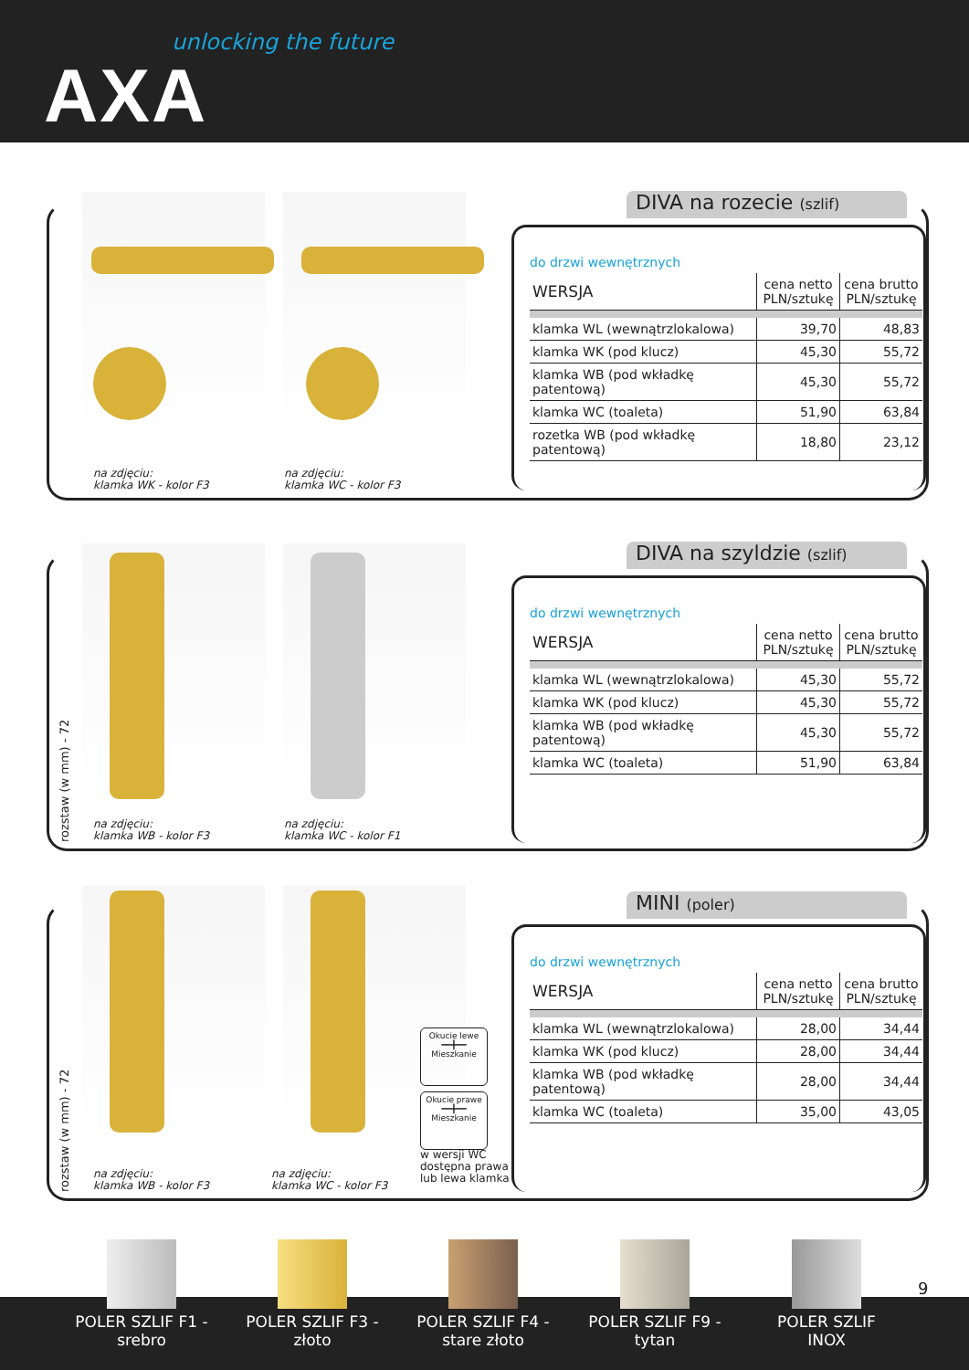unlocking the future
AXA
na zdjęciu:
klamka WK - kolor F3
na zdjęciu:
klamka WC - kolor F3
DIVA na rozecie (szlif)
do drzwi wewnętrznych
| WERSJA | cena netto PLN/sztukę | cena brutto PLN/sztukę |
| klamka WL (wewnątrzlokalowa) | 39,70 | 48,83 |
| klamka WK (pod klucz) | 45,30 | 55,72 |
| klamka WB (pod wkładkę patentową) | 45,30 | 55,72 |
| klamka WC (toaleta) | 51,90 | 63,84 |
| rozetka WB (pod wkładkę patentową) | 18,80 | 23,12 |
rozstaw (w mm) - 72
na zdjęciu:
klamka WB - kolor F3
na zdjęciu:
klamka WC - kolor F1
DIVA na szyldzie (szlif)
do drzwi wewnętrznych
| WERSJA | cena netto PLN/sztukę | cena brutto PLN/sztukę |
| klamka WL (wewnątrzlokalowa) | 45,30 | 55,72 |
| klamka WK (pod klucz) | 45,30 | 55,72 |
| klamka WB (pod wkładkę patentową) | 45,30 | 55,72 |
| klamka WC (toaleta) | 51,90 | 63,84 |
rozstaw (w mm) - 72
na zdjęciu:
klamka WB - kolor F3
na zdjęciu:
klamka WC - kolor F3
Okucie lewe
━━╋━━
Mieszkanie
Okucie prawe
━━╋━━
Mieszkanie
w wersji WC
dostępna prawa
lub lewa klamka
MINI (poler)
do drzwi wewnętrznych
| WERSJA | cena netto PLN/sztukę | cena brutto PLN/sztukę |
| klamka WL (wewnątrzlokalowa) | 28,00 | 34,44 |
| klamka WK (pod klucz) | 28,00 | 34,44 |
| klamka WB (pod wkładkę patentową) | 28,00 | 34,44 |
| klamka WC (toaleta) | 35,00 | 43,05 |
POLER SZLIF F1 - srebro
POLER SZLIF F3 - złoto
POLER SZLIF F4 - stare złoto
POLER SZLIF F9 - tytan
POLER SZLIF INOX
9